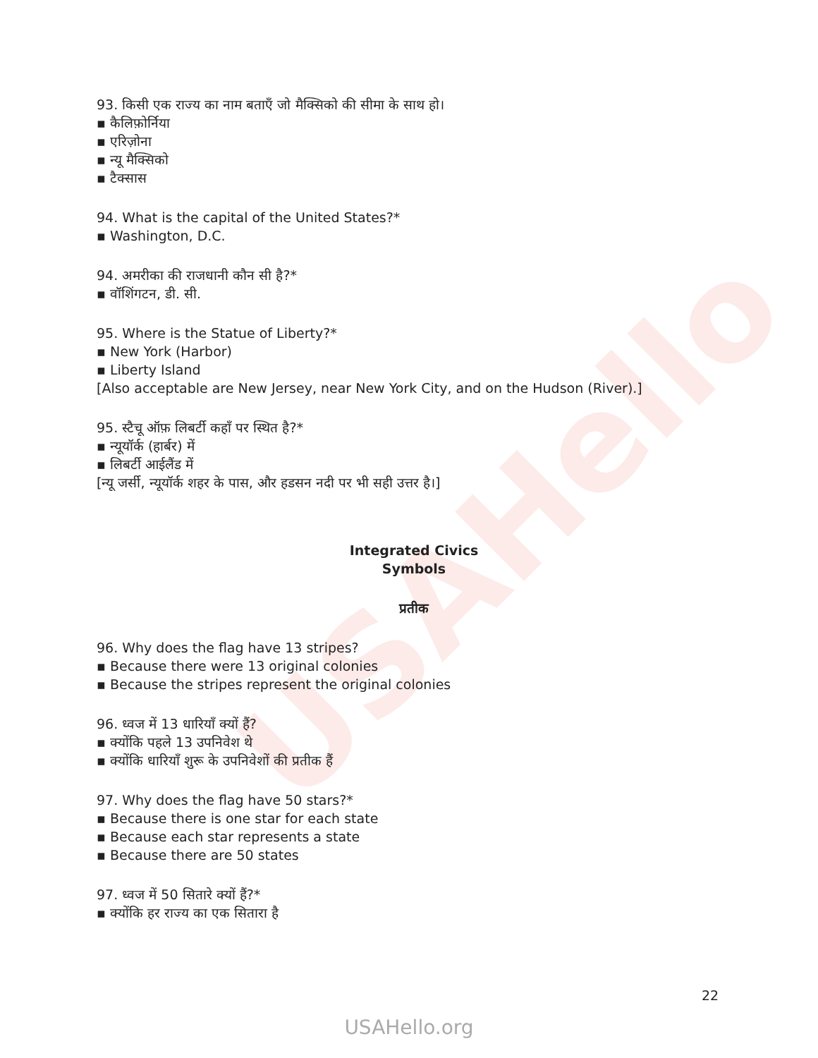USAHello
93. किसी एक राज्य का नाम बताएँ जो मैक्सिको की सीमा के साथ हो।
▪ कैलिफ़ोर्निया
▪ एरिज़ोना
▪ न्यू मैक्सिको
▪ टैक्सास
94. What is the capital of the United States?*
▪ Washington, D.C.
94. अमरीका की राजधानी कौन सी है?*
▪ वॉशिंगटन, डी. सी.
95. Where is the Statue of Liberty?*
▪ New York (Harbor)
▪ Liberty Island
[Also acceptable are New Jersey, near New York City, and on the Hudson (River).]
95. स्टैचू ऑफ़ लिबर्टी कहाँ पर स्थित है?*
▪ न्यूयॉर्क (हार्बर) में
▪ लिबर्टी आईलैंड में
[न्यू जर्सी, न्यूयॉर्क शहर के पास, और हडसन नदी पर भी सही उत्तर है।]
Integrated Civics
Symbols
प्रतीक
96. Why does the flag have 13 stripes?
▪ Because there were 13 original colonies
▪ Because the stripes represent the original colonies
96. ध्वज में 13 धारियाँ क्यों हैं?
▪ क्योंकि पहले 13 उपनिवेश थे
▪ क्योंकि धारियाँ शुरू के उपनिवेशों की प्रतीक हैं
97. Why does the flag have 50 stars?*
▪ Because there is one star for each state
▪ Because each star represents a state
▪ Because there are 50 states
97. ध्वज में 50 सितारे क्यों हैं?*
▪ क्योंकि हर राज्य का एक सितारा है
22
USAHello.org